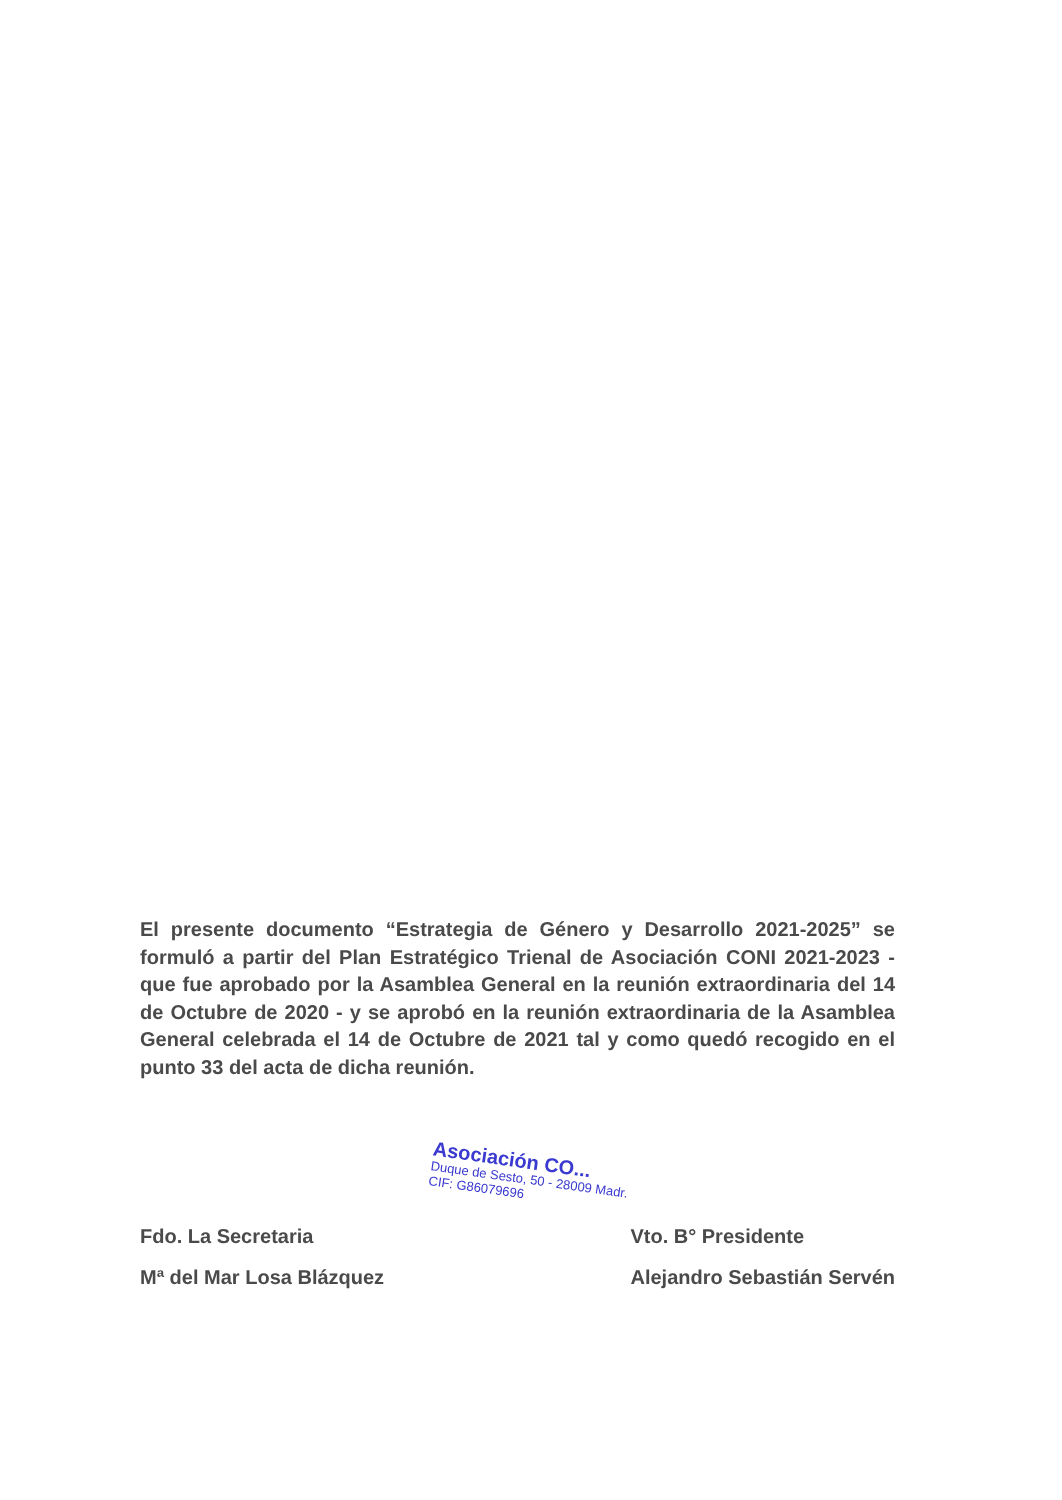El presente documento “Estrategia de Género y Desarrollo 2021-2025” se formuló a partir del Plan Estratégico Trienal de Asociación CONI 2021-2023 - que fue aprobado por la Asamblea General en la reunión extraordinaria del 14 de Octubre de 2020 - y se aprobó en la reunión extraordinaria de la Asamblea General celebrada el 14 de Octubre de 2021 tal y como quedó recogido en el punto 33 del acta de dicha reunión.
Asociación CO...
Duque de Sesto, 50 - 28009 Madr.
CIF: G86079696
Fdo. La Secretaria
Mª del Mar Losa Blázquez
Vto. B° Presidente
Alejandro Sebastián Servén